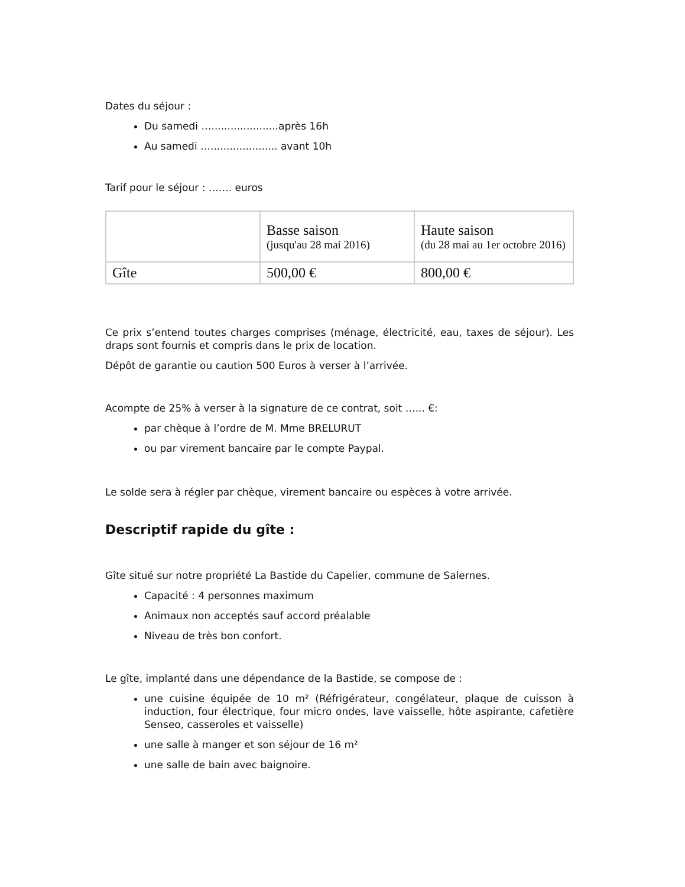Dates du séjour :
Du samedi ….....................après 16h
Au samedi …..................... avant 10h
Tarif pour le séjour : ……. euros
| | Basse saison (jusqu'au 28 mai 2016) | Haute saison (du 28 mai au 1er octobre 2016) |
| Gîte | 500,00 € | 800,00 € |
Ce prix s’entend toutes charges comprises (ménage, électricité, eau, taxes de séjour). Les draps sont fournis et compris dans le prix de location.
Dépôt de garantie ou caution 500 Euros à verser à l’arrivée.
Acompte de 25% à verser à la signature de ce contrat, soit …... €:
par chèque à l’ordre de M. Mme BRELURUT
ou par virement bancaire par le compte Paypal.
Le solde sera à régler par chèque, virement bancaire ou espèces à votre arrivée.
Descriptif rapide du gîte :
Gîte situé sur notre propriété La Bastide du Capelier, commune de Salernes.
Capacité : 4 personnes maximum
Animaux non acceptés sauf accord préalable
Niveau de très bon confort.
Le gîte, implanté dans une dépendance de la Bastide, se compose de :
une cuisine équipée de 10 m² (Réfrigérateur, congélateur, plaque de cuisson à induction, four électrique, four micro ondes, lave vaisselle, hôte aspirante, cafetière Senseo, casseroles et vaisselle)
une salle à manger et son séjour de 16 m²
une salle de bain avec baignoire.